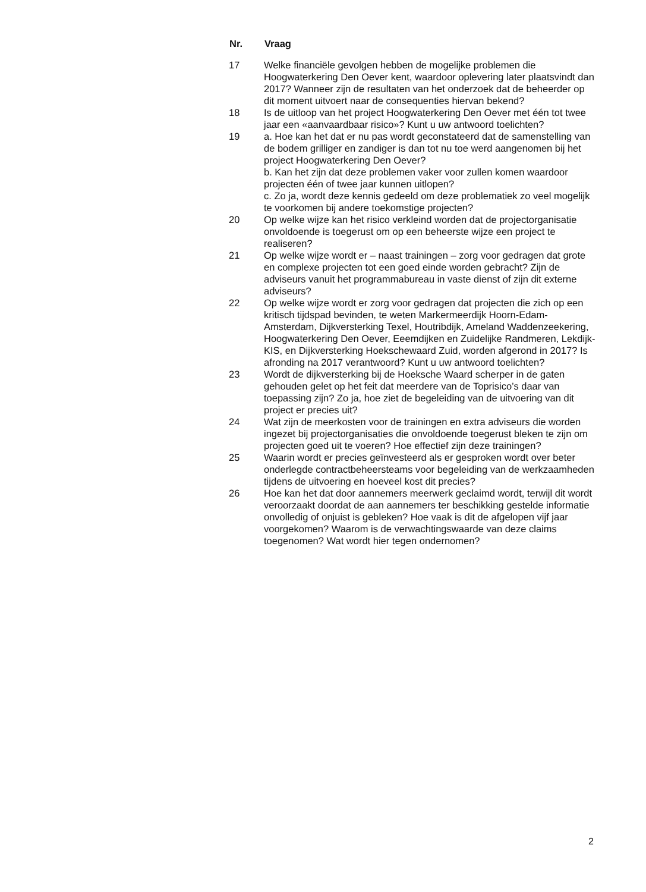| Nr. | Vraag |
| --- | --- |
| 17 | Welke financiële gevolgen hebben de mogelijke problemen die Hoogwaterkering Den Oever kent, waardoor oplevering later plaatsvindt dan 2017? Wanneer zijn de resultaten van het onderzoek dat de beheerder op dit moment uitvoert naar de consequenties hiervan bekend? |
| 18 | Is de uitloop van het project Hoogwaterkering Den Oever met één tot twee jaar een «aanvaardbaar risico»? Kunt u uw antwoord toelichten? |
| 19 | a. Hoe kan het dat er nu pas wordt geconstateerd dat de samenstelling van de bodem grilliger en zandiger is dan tot nu toe werd aangenomen bij het project Hoogwaterkering Den Oever? b. Kan het zijn dat deze problemen vaker voor zullen komen waardoor projecten één of twee jaar kunnen uitlopen? c. Zo ja, wordt deze kennis gedeeld om deze problematiek zo veel mogelijk te voorkomen bij andere toekomstige projecten? |
| 20 | Op welke wijze kan het risico verkleind worden dat de projectorganisatie onvoldoende is toegerust om op een beheerste wijze een project te realiseren? |
| 21 | Op welke wijze wordt er – naast trainingen – zorg voor gedragen dat grote en complexe projecten tot een goed einde worden gebracht? Zijn de adviseurs vanuit het programmabureau in vaste dienst of zijn dit externe adviseurs? |
| 22 | Op welke wijze wordt er zorg voor gedragen dat projecten die zich op een kritisch tijdspad bevinden, te weten Markermeerdijk Hoorn-Edam- Amsterdam, Dijkversterking Texel, Houtribdijk, Ameland Waddenzeekering, Hoogwaterkering Den Oever, Eeemdijken en Zuidelijke Randmeren, Lekdijk-KIS, en Dijkversterking Hoekschewaard Zuid, worden afgerond in 2017? Is afronding na 2017 verantwoord? Kunt u uw antwoord toelichten? |
| 23 | Wordt de dijkversterking bij de Hoeksche Waard scherper in de gaten gehouden gelet op het feit dat meerdere van de Toprisico’s daar van toepassing zijn? Zo ja, hoe ziet de begeleiding van de uitvoering van dit project er precies uit? |
| 24 | Wat zijn de meerkosten voor de trainingen en extra adviseurs die worden ingezet bij projectorganisaties die onvoldoende toegerust bleken te zijn om projecten goed uit te voeren? Hoe effectief zijn deze trainingen? |
| 25 | Waarin wordt er precies geïnvesteerd als er gesproken wordt over beter onderlegde contractbeheersteams voor begeleiding van de werkzaamheden tijdens de uitvoering en hoeveel kost dit precies? |
| 26 | Hoe kan het dat door aannemers meerwerk geclaimd wordt, terwijl dit wordt veroorzaakt doordat de aan aannemers ter beschikking gestelde informatie onvolledig of onjuist is gebleken? Hoe vaak is dit de afgelopen vijf jaar voorgekomen? Waarom is de verwachtingswaarde van deze claims toegenomen? Wat wordt hier tegen ondernomen? |
2